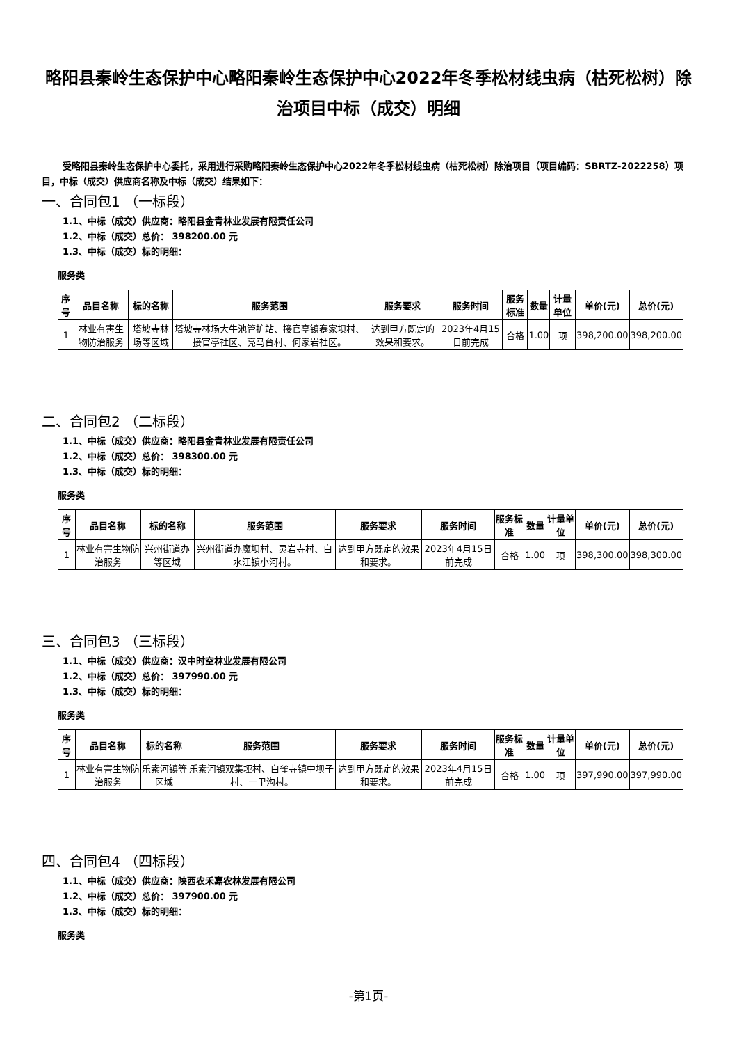略阳县秦岭生态保护中心略阳秦岭生态保护中心2022年冬季松材线虫病（枯死松树）除治项目中标（成交）明细
受略阳县秦岭生态保护中心委托，采用进行采购略阳秦岭生态保护中心2022年冬季松材线虫病（枯死松树）除治项目（项目编码：SBRTZ-2022258）项目，中标（成交）供应商名称及中标（成交）结果如下：
一、合同包1 （一标段）
1.1、中标（成交）供应商：略阳县金青林业发展有限责任公司
1.2、中标（成交）总价： 398200.00 元
1.3、中标（成交）标的明细：
服务类
| 序号 | 品目名称 | 标的名称 | 服务范围 | 服务要求 | 服务时间 | 服务标准 | 数量 | 计量单位 | 单价(元) | 总价(元) |
| --- | --- | --- | --- | --- | --- | --- | --- | --- | --- | --- |
| 1 | 林业有害生物防治服务 | 塔坡寺林场等区域 | 塔坡寺林场大牛池管护站、接官亭镇蹇家坝村、接官亭社区、亮马台村、何家岩社区。 | 达到甲方既定的效果和要求。 | 2023年4月15日前完成 | 合格 | 1.00 | 项 | 398,200.00 | 398,200.00 |
二、合同包2 （二标段）
1.1、中标（成交）供应商：略阳县金青林业发展有限责任公司
1.2、中标（成交）总价： 398300.00 元
1.3、中标（成交）标的明细：
服务类
| 序号 | 品目名称 | 标的名称 | 服务范围 | 服务要求 | 服务时间 | 服务标准 | 数量 | 计量单位 | 单价(元) | 总价(元) |
| --- | --- | --- | --- | --- | --- | --- | --- | --- | --- | --- |
| 1 | 林业有害生物防治服务 | 兴州街道办等区域 | 兴州街道办魔坝村、灵岩寺村、白水江镇小河村。 | 达到甲方既定的效果和要求。 | 2023年4月15日前完成 | 合格 | 1.00 | 项 | 398,300.00 | 398,300.00 |
三、合同包3 （三标段）
1.1、中标（成交）供应商：汉中时空林业发展有限公司
1.2、中标（成交）总价： 397990.00 元
1.3、中标（成交）标的明细：
服务类
| 序号 | 品目名称 | 标的名称 | 服务范围 | 服务要求 | 服务时间 | 服务标准 | 数量 | 计量单位 | 单价(元) | 总价(元) |
| --- | --- | --- | --- | --- | --- | --- | --- | --- | --- | --- |
| 1 | 林业有害生物防治服务 | 乐素河镇等区域 | 乐素河镇双集垭村、白雀寺镇中坝子村、一里沟村。 | 达到甲方既定的效果和要求。 | 2023年4月15日前完成 | 合格 | 1.00 | 项 | 397,990.00 | 397,990.00 |
四、合同包4 （四标段）
1.1、中标（成交）供应商：陕西农禾嘉农林发展有限公司
1.2、中标（成交）总价： 397900.00 元
1.3、中标（成交）标的明细：
服务类
-第1页-